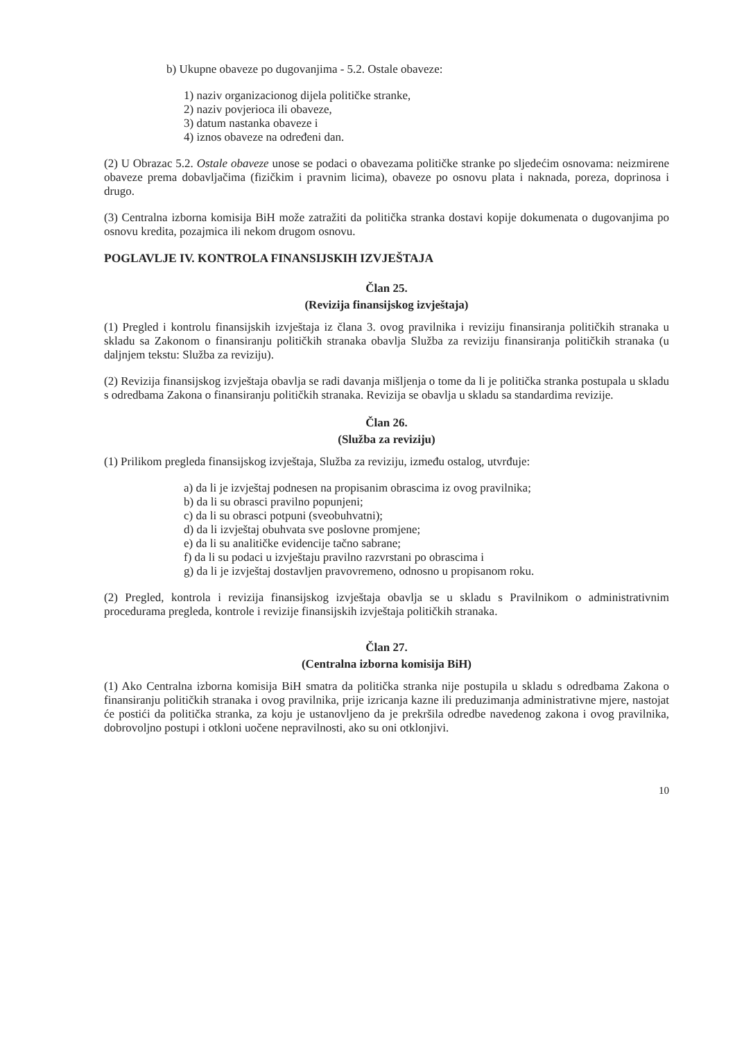b) Ukupne obaveze po dugovanjima - 5.2. Ostale obaveze:
1) naziv organizacionog dijela političke stranke,
2) naziv povjerioca ili obaveze,
3) datum nastanka obaveze i
4) iznos obaveze na određeni dan.
(2) U Obrazac 5.2. Ostale obaveze unose se podaci o obavezama političke stranke po sljedećim osnovama: neizmirene obaveze prema dobavljačima (fizičkim i pravnim licima), obaveze po osnovu plata i naknada, poreza, doprinosa i drugo.
(3) Centralna izborna komisija BiH može zatražiti da politička stranka dostavi kopije dokumenata o dugovanjima po osnovu kredita, pozajmica ili nekom drugom osnovu.
POGLAVLJE IV. KONTROLA FINANSIJSKIH IZVJEŠTAJA
Član 25.
(Revizija finansijskog izvještaja)
(1) Pregled i kontrolu finansijskih izvještaja iz člana 3. ovog pravilnika i reviziju finansiranja političkih stranaka u skladu sa Zakonom o finansiranju političkih stranaka obavlja Služba za reviziju finansiranja političkih stranaka (u daljnjem tekstu: Služba za reviziju).
(2) Revizija finansijskog izvještaja obavlja se radi davanja mišljenja o tome da li je politička stranka postupala u skladu s odredbama Zakona o finansiranju političkih stranaka. Revizija se obavlja u skladu sa standardima revizije.
Član 26.
(Služba za reviziju)
(1) Prilikom pregleda finansijskog izvještaja, Služba za reviziju, između ostalog, utvrđuje:
a) da li je izvještaj podnesen na propisanim obrascima iz ovog pravilnika;
b) da li su obrasci pravilno popunjeni;
c) da li su obrasci potpuni (sveobuhvatni);
d) da li izvještaj obuhvata sve poslovne promjene;
e) da li su analitičke evidencije tačno sabrane;
f) da li su podaci u izvještaju pravilno razvrstani po obrascima i
g) da li je izvještaj dostavljen pravovremeno, odnosno u propisanom roku.
(2) Pregled, kontrola i revizija finansijskog izvještaja obavlja se u skladu s Pravilnikom o administrativnim procedurama pregleda, kontrole i revizije finansijskih izvještaja političkih stranaka.
Član 27.
(Centralna izborna komisija BiH)
(1) Ako Centralna izborna komisija BiH smatra da politička stranka nije postupila u skladu s odredbama Zakona o finansiranju političkih stranaka i ovog pravilnika, prije izricanja kazne ili preduzimanja administrativne mjere, nastojat će postići da politička stranka, za koju je ustanovljeno da je prekršila odredbe navedenog zakona i ovog pravilnika, dobrovoljno postupi i otkloni uočene nepravilnosti, ako su oni otklonjivi.
10